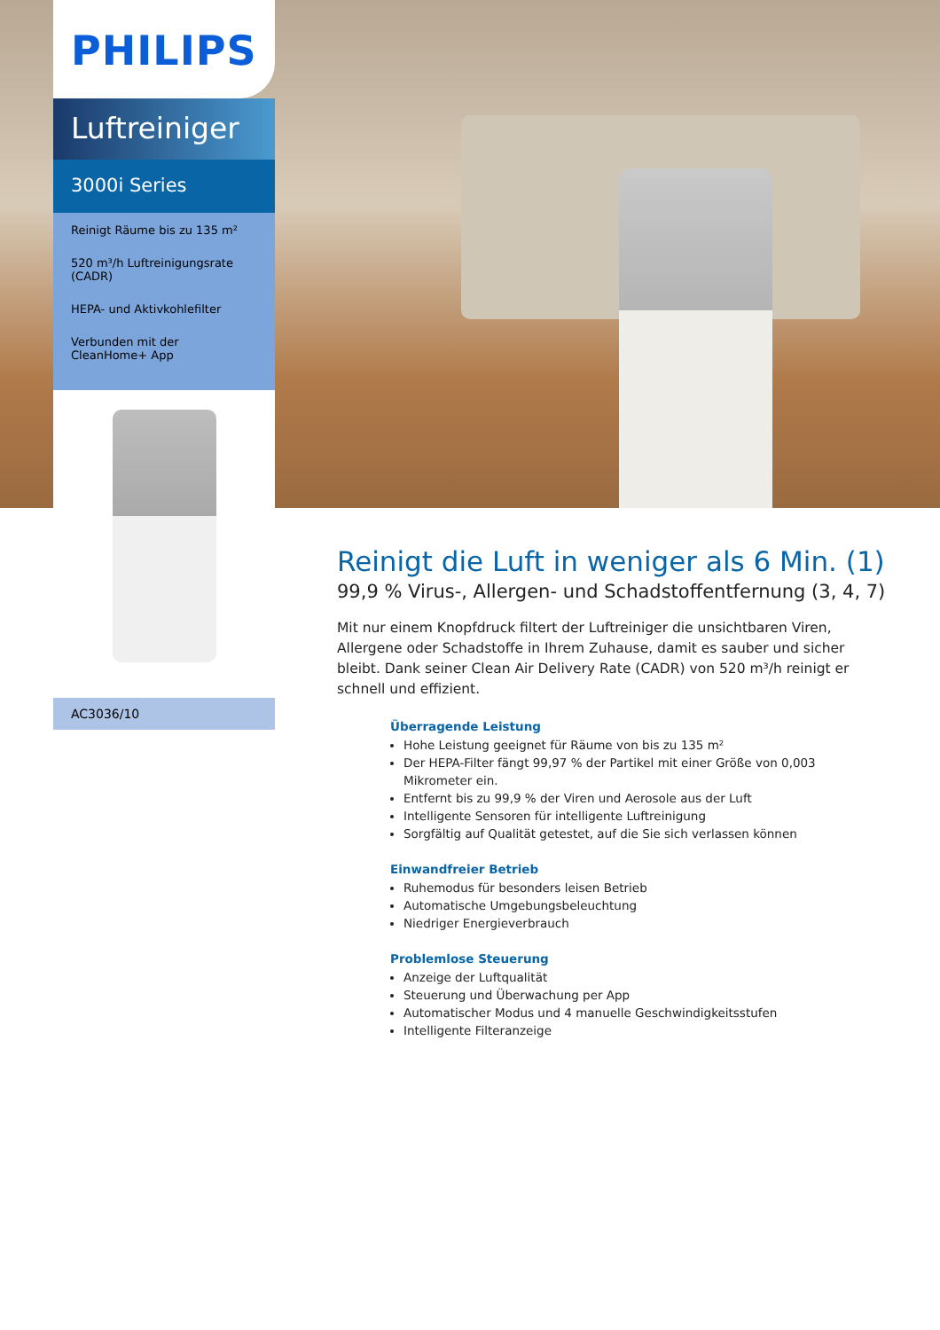PHILIPS
Luftreiniger
3000i Series
Reinigt Räume bis zu 135 m²
520 m³/h Luftreinigungsrate (CADR)
HEPA- und Aktivkohlefilter
Verbunden mit der CleanHome+ App
AC3036/10
Reinigt die Luft in weniger als 6 Min. (1)
99,9 % Virus-, Allergen- und Schadstoffentfernung (3, 4, 7)
Mit nur einem Knopfdruck filtert der Luftreiniger die unsichtbaren Viren, Allergene oder Schadstoffe in Ihrem Zuhause, damit es sauber und sicher bleibt. Dank seiner Clean Air Delivery Rate (CADR) von 520 m³/h reinigt er schnell und effizient.
Überragende Leistung
Hohe Leistung geeignet für Räume von bis zu 135 m²
Der HEPA-Filter fängt 99,97 % der Partikel mit einer Größe von 0,003 Mikrometer ein.
Entfernt bis zu 99,9 % der Viren und Aerosole aus der Luft
Intelligente Sensoren für intelligente Luftreinigung
Sorgfältig auf Qualität getestet, auf die Sie sich verlassen können
Einwandfreier Betrieb
Ruhemodus für besonders leisen Betrieb
Automatische Umgebungsbeleuchtung
Niedriger Energieverbrauch
Problemlose Steuerung
Anzeige der Luftqualität
Steuerung und Überwachung per App
Automatischer Modus und 4 manuelle Geschwindigkeitsstufen
Intelligente Filteranzeige